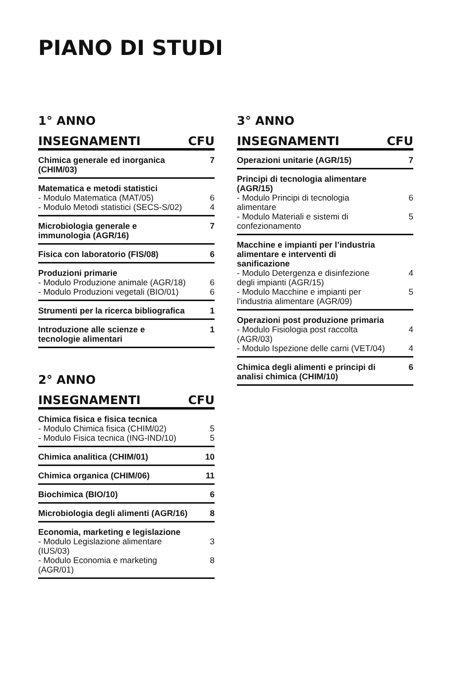PIANO DI STUDI
1° ANNO
| INSEGNAMENTI | CFU |
| --- | --- |
| Chimica generale ed inorganica (CHIM/03) | 7 |
| Matematica e metodi statistici - Modulo Matematica (MAT/05) - Modulo Metodi statistici (SECS-S/02) | 6 4 |
| Microbiologia generale e immunologia (AGR/16) | 7 |
| Fisica con laboratorio (FIS/08) | 6 |
| Produzioni primarie - Modulo Produzione animale (AGR/18) - Modulo Produzioni vegetali (BIO/01) | 6 6 |
| Strumenti per la ricerca bibliografica | 1 |
| Introduzione alle scienze e tecnologie alimentari | 1 |
2° ANNO
| INSEGNAMENTI | CFU |
| --- | --- |
| Chimica fisica e fisica tecnica - Modulo Chimica fisica (CHIM/02) - Modulo Fisica tecnica (ING-IND/10) | 5 5 |
| Chimica analitica (CHIM/01) | 10 |
| Chimica organica (CHIM/06) | 11 |
| Biochimica (BIO/10) | 6 |
| Microbiologia degli alimenti (AGR/16) | 8 |
| Economia, marketing e legislazione - Modulo Legislazione alimentare (IUS/03) - Modulo Economia e marketing (AGR/01) | 3 8 |
3° ANNO
| INSEGNAMENTI | CFU |
| --- | --- |
| Operazioni unitarie (AGR/15) | 7 |
| Principi di tecnologia alimentare (AGR/15) - Modulo Principi di tecnologia alimentare - Modulo Materiali e sistemi di confezionamento | 6 5 |
| Macchine e impianti per l’industria alimentare e interventi di sanificazione - Modulo Detergenza e disinfezione degli impianti (AGR/15) - Modulo Macchine e impianti per l’industria alimentare (AGR/09) | 4 5 |
| Operazioni post produzione primaria - Modulo Fisiologia post raccolta (AGR/03) - Modulo Ispezione delle carni (VET/04) | 4 4 |
| Chimica degli alimenti e principi di analisi chimica (CHIM/10) | 6 |